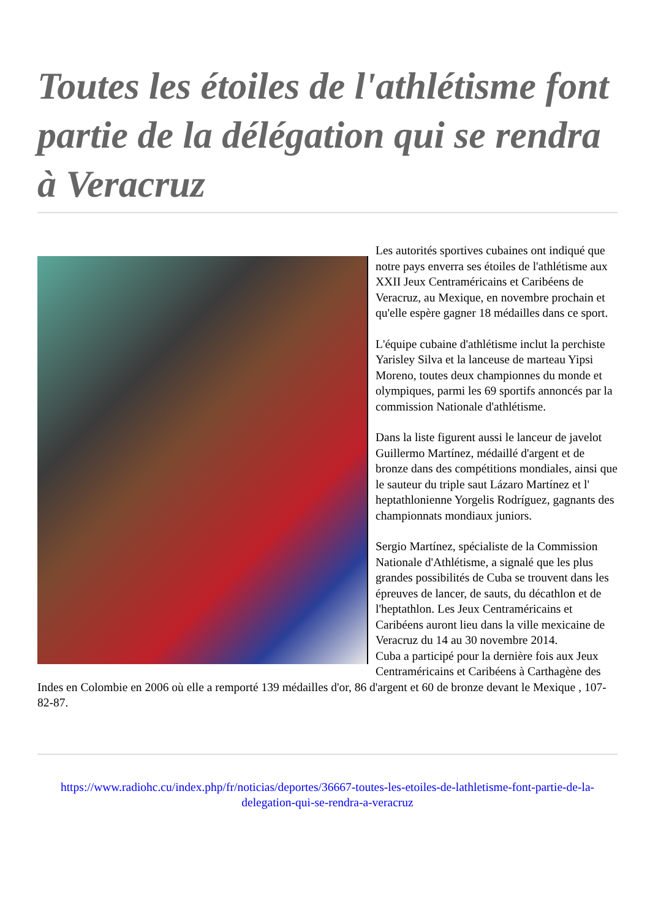Toutes les étoiles de l'athlétisme font partie de la délégation qui se rendra à Veracruz
Les autorités sportives cubaines ont indiqué que notre pays enverra ses étoiles de l'athlétisme aux XXII Jeux Centraméricains et Caribéens de Veracruz, au Mexique, en novembre prochain et qu'elle espère gagner 18 médailles dans ce sport.
L'équipe cubaine d'athlétisme inclut la perchiste Yarisley Silva et la lanceuse de marteau Yipsi Moreno, toutes deux championnes du monde et olympiques, parmi les 69 sportifs annoncés par la commission Nationale d'athlétisme.
Dans la liste figurent aussi le lanceur de javelot Guillermo Martínez, médaillé d'argent et de bronze dans des compétitions mondiales, ainsi que le sauteur du triple saut Lázaro Martínez et l' heptathlonienne Yorgelis Rodríguez, gagnants des championnats mondiaux juniors.
Sergio Martínez, spécialiste de la Commission Nationale d'Athlétisme, a signalé que les plus grandes possibilités de Cuba se trouvent dans les épreuves de lancer, de sauts, du décathlon et de l'heptathlon. Les Jeux Centraméricains et Caribéens auront lieu dans la ville mexicaine de Veracruz du 14 au 30 novembre 2014.
Cuba a participé pour la dernière fois aux Jeux Centraméricains et Caribéens à Carthagène des Indes en Colombie en 2006 où elle a remporté 139 médailles d'or, 86 d'argent et 60 de bronze devant le Mexique , 107-82-87.
https://www.radiohc.cu/index.php/fr/noticias/deportes/36667-toutes-les-etoiles-de-lathletisme-font-partie-de-la-delegation-qui-se-rendra-a-veracruz